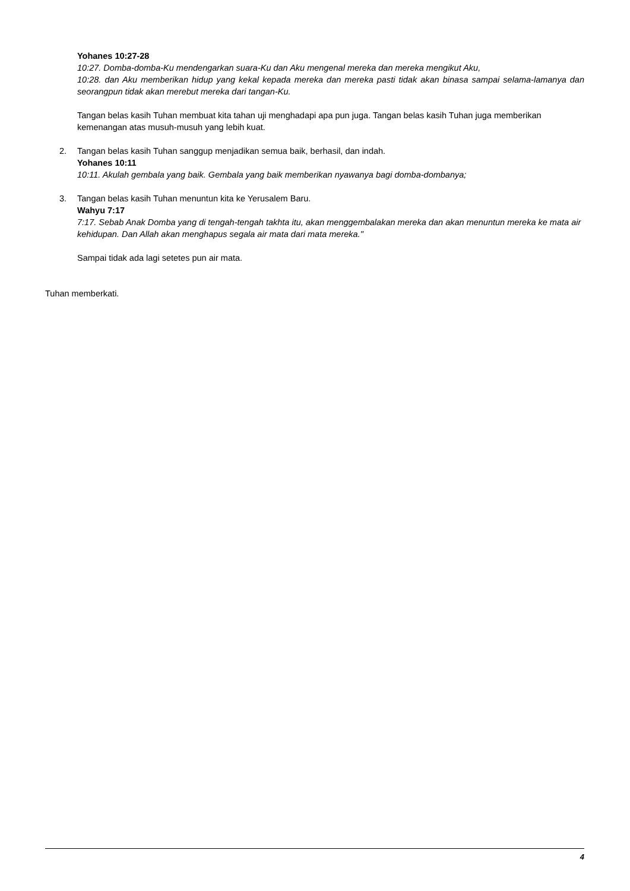Yohanes 10:27-28
10:27. Domba-domba-Ku mendengarkan suara-Ku dan Aku mengenal mereka dan mereka mengikut Aku,
10:28. dan Aku memberikan hidup yang kekal kepada mereka dan mereka pasti tidak akan binasa sampai selama-lamanya dan seorangpun tidak akan merebut mereka dari tangan-Ku.
Tangan belas kasih Tuhan membuat kita tahan uji menghadapi apa pun juga. Tangan belas kasih Tuhan juga memberikan kemenangan atas musuh-musuh yang lebih kuat.
2. Tangan belas kasih Tuhan sanggup menjadikan semua baik, berhasil, dan indah.
Yohanes 10:11
10:11. Akulah gembala yang baik. Gembala yang baik memberikan nyawanya bagi domba-dombanya;
3. Tangan belas kasih Tuhan menuntun kita ke Yerusalem Baru.
Wahyu 7:17
7:17. Sebab Anak Domba yang di tengah-tengah takhta itu, akan menggembalakan mereka dan akan menuntun mereka ke mata air kehidupan. Dan Allah akan menghapus segala air mata dari mata mereka."
Sampai tidak ada lagi setetes pun air mata.
Tuhan memberkati.
4